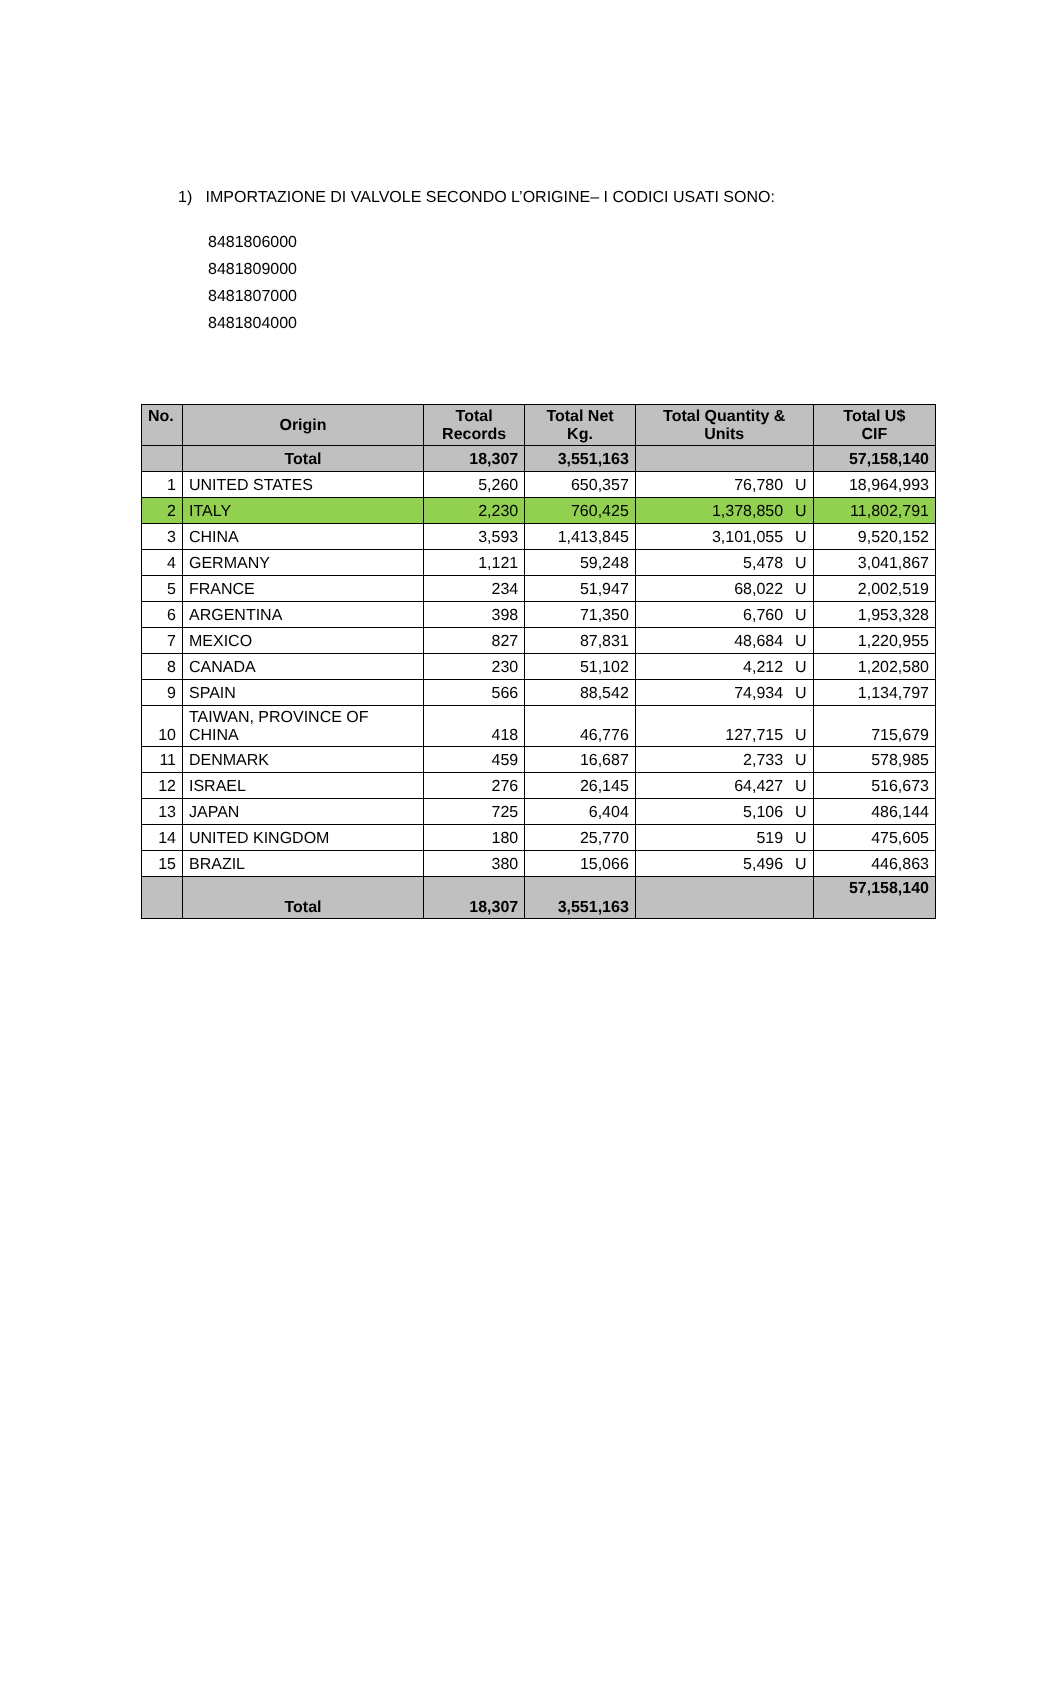1) IMPORTAZIONE DI VALVOLE SECONDO L’ORIGINE– I CODICI USATI SONO:
8481806000
8481809000
8481807000
8481804000
| No. | Origin | Total Records | Total Net Kg. | Total Quantity & Units | Total U$ CIF |
| --- | --- | --- | --- | --- | --- |
| | Total | 18,307 | 3,551,163 | | 57,158,140 |
| 1 | UNITED STATES | 5,260 | 650,357 | 76,780 U | 18,964,993 |
| 2 | ITALY | 2,230 | 760,425 | 1,378,850 U | 11,802,791 |
| 3 | CHINA | 3,593 | 1,413,845 | 3,101,055 U | 9,520,152 |
| 4 | GERMANY | 1,121 | 59,248 | 5,478 U | 3,041,867 |
| 5 | FRANCE | 234 | 51,947 | 68,022 U | 2,002,519 |
| 6 | ARGENTINA | 398 | 71,350 | 6,760 U | 1,953,328 |
| 7 | MEXICO | 827 | 87,831 | 48,684 U | 1,220,955 |
| 8 | CANADA | 230 | 51,102 | 4,212 U | 1,202,580 |
| 9 | SPAIN | 566 | 88,542 | 74,934 U | 1,134,797 |
| 10 | TAIWAN, PROVINCE OF CHINA | 418 | 46,776 | 127,715 U | 715,679 |
| 11 | DENMARK | 459 | 16,687 | 2,733 U | 578,985 |
| 12 | ISRAEL | 276 | 26,145 | 64,427 U | 516,673 |
| 13 | JAPAN | 725 | 6,404 | 5,106 U | 486,144 |
| 14 | UNITED KINGDOM | 180 | 25,770 | 519 U | 475,605 |
| 15 | BRAZIL | 380 | 15,066 | 5,496 U | 446,863 |
| | Total | 18,307 | 3,551,163 | | 57,158,140 |